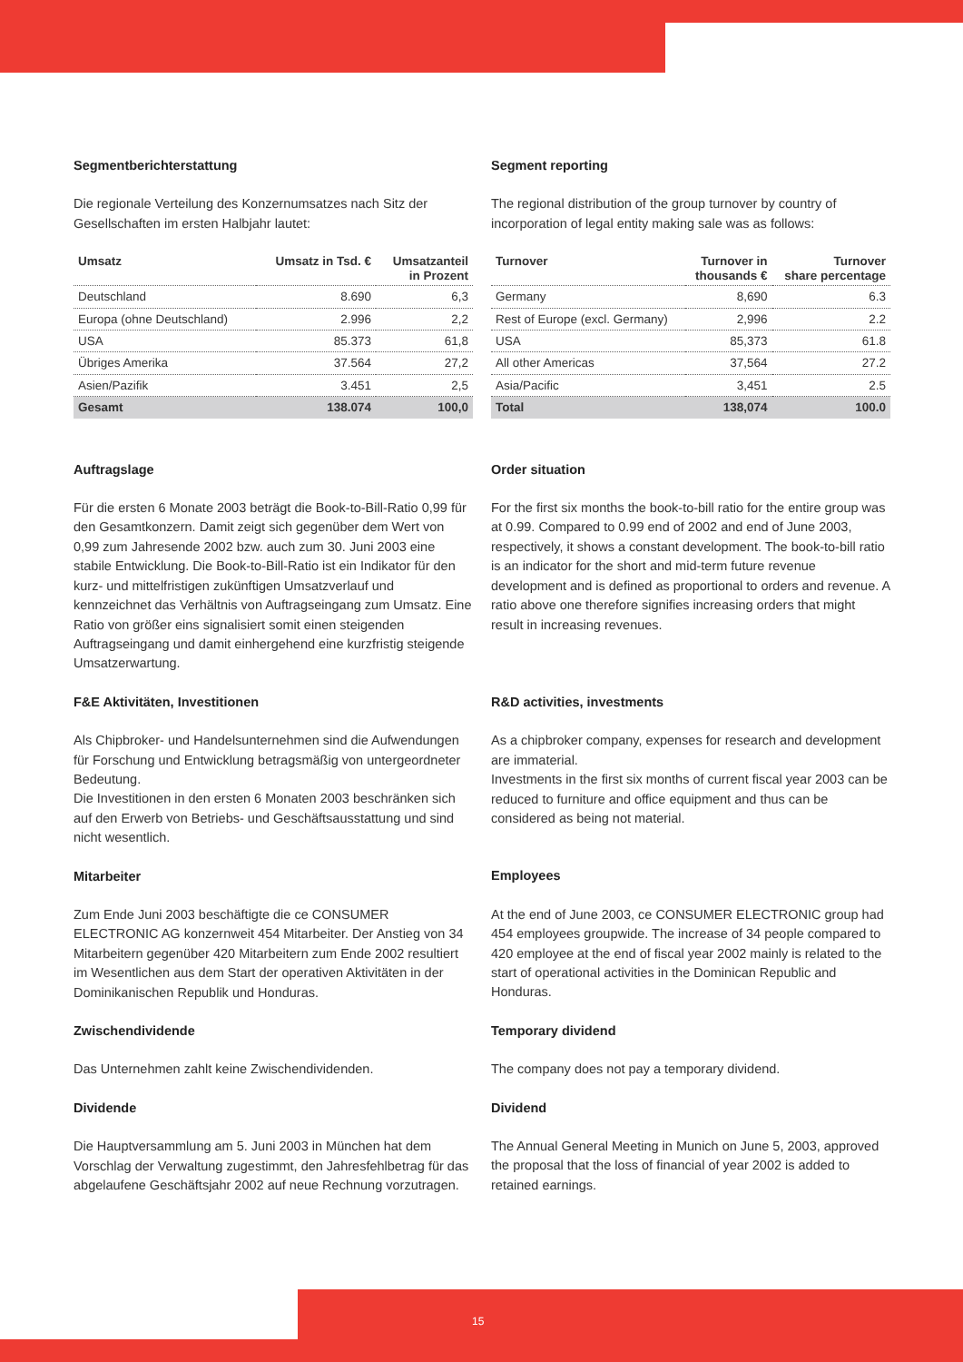Segmentberichterstattung
Die regionale Verteilung des Konzernumsatzes nach Sitz der Gesellschaften im ersten Halbjahr lautet:
| Umsatz | Umsatz in Tsd. € | Umsatzanteil in Prozent |
| --- | --- | --- |
| Deutschland | 8.690 | 6,3 |
| Europa (ohne Deutschland) | 2.996 | 2,2 |
| USA | 85.373 | 61,8 |
| Übriges Amerika | 37.564 | 27,2 |
| Asien/Pazifik | 3.451 | 2,5 |
| Gesamt | 138.074 | 100,0 |
Auftragslage
Für die ersten 6 Monate 2003 beträgt die Book-to-Bill-Ratio 0,99 für den Gesamtkonzern. Damit zeigt sich gegenüber dem Wert von 0,99 zum Jahresende 2002 bzw. auch zum 30. Juni 2003 eine stabile Entwicklung. Die Book-to-Bill-Ratio ist ein Indikator für den kurz- und mittelfristigen zukünftigen Umsatzverlauf und kennzeichnet das Verhältnis von Auftrags­eingang zum Umsatz. Eine Ratio von größer eins signalisiert somit einen steigenden Auftragseingang und damit einherge­hend eine kurzfristig steigende Umsatzerwartung.
F&E Aktivitäten, Investitionen
Als Chipbroker- und Handelsunternehmen sind die Auf­wendungen für Forschung und Entwicklung betragsmäßig von untergeordneter Bedeutung.
Die Investitionen in den ersten 6 Monaten 2003 beschränken sich auf den Erwerb von Betriebs- und Geschäftsausstattung und sind nicht wesentlich.
Mitarbeiter
Zum Ende Juni 2003 beschäftigte die ce CONSUMER ELECTRONIC AG konzernweit 454 Mitarbeiter. Der Anstieg von 34 Mitarbeitern gegenüber 420 Mitarbeitern zum Ende 2002 resultiert im Wesentlichen aus dem Start der operativen Aktivitäten in der Dominikanischen Republik und Honduras.
Zwischendividende
Das Unternehmen zahlt keine Zwischendividenden.
Dividende
Die Hauptversammlung am 5. Juni 2003 in München hat dem Vorschlag der Verwaltung zugestimmt, den Jahresfehlbetrag für das abgelaufene Geschäftsjahr 2002 auf neue Rechnung vorzutragen.
Segment reporting
The regional distribution of the group turnover by country of incorporation of legal entity making sale was as follows:
| Turnover | Turnover in thousands € | Turnover share percentage |
| --- | --- | --- |
| Germany | 8,690 | 6.3 |
| Rest of Europe (excl. Germany) | 2,996 | 2.2 |
| USA | 85,373 | 61.8 |
| All other Americas | 37,564 | 27.2 |
| Asia/Pacific | 3,451 | 2.5 |
| Total | 138,074 | 100.0 |
Order situation
For the first six months the book-to-bill ratio for the entire group was at 0.99. Compared to 0.99 end of 2002 and end of June 2003, respectively, it shows a constant development. The book-to-bill ratio is an indicator for the short and mid-term future revenue development and is defined as proportional to orders and revenue. A ratio above one therefore signifies increasing orders that might result in increasing revenues.
R&D activities, investments
As a chipbroker company, expenses for research and develop­ment are immaterial.
Investments in the first six months of current fiscal year 2003 can be reduced to furniture and office equipment and thus can be considered as being not material.
Employees
At the end of June 2003, ce CONSUMER ELECTRONIC group had 454 employees groupwide. The increase of 34 people compared to 420 employee at the end of fiscal year 2002 mainly is related to the start of operational activities in the Dominican Republic and Honduras.
Temporary dividend
The company does not pay a temporary dividend.
Dividend
The Annual General Meeting in Munich on June 5, 2003, approved the proposal that the loss of financial of year 2002 is added to retained earnings.
15